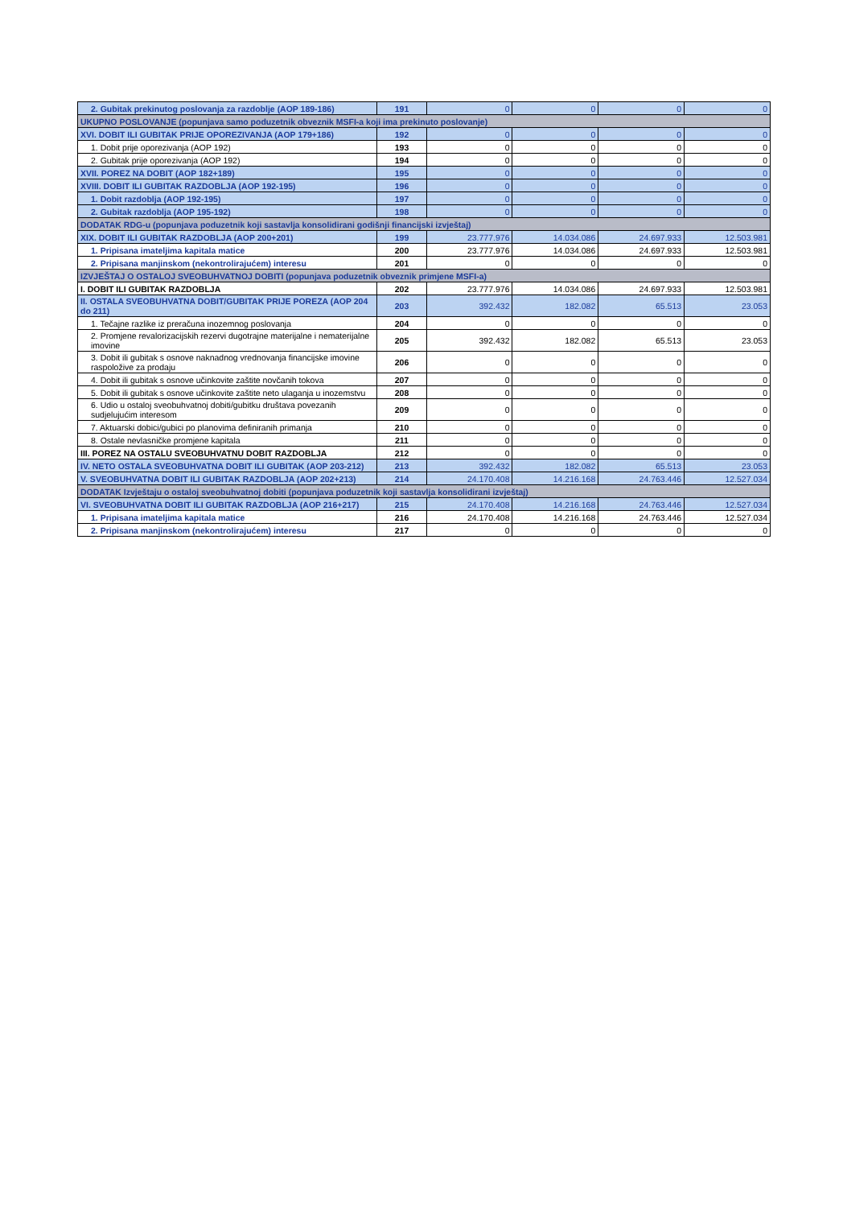| 2. Gubitak prekinutog poslovanja za razdoblje (AOP 189-186) | 191 | 0 | 0 | 0 | 0 |
| UKUPNO POSLOVANJE (popunjava samo poduzetnik obveznik MSFI-a koji ima prekinuto poslovanje) | | | | | |
| XVI. DOBIT ILI GUBITAK PRIJE OPOREZIVANJA (AOP 179+186) | 192 | 0 | 0 | 0 | 0 |
| 1. Dobit prije oporezivanja (AOP 192) | 193 | 0 | 0 | 0 | 0 |
| 2. Gubitak prije oporezivanja (AOP 192) | 194 | 0 | 0 | 0 | 0 |
| XVII. POREZ NA DOBIT (AOP 182+189) | 195 | 0 | 0 | 0 | 0 |
| XVIII. DOBIT ILI GUBITAK RAZDOBLJA (AOP 192-195) | 196 | 0 | 0 | 0 | 0 |
| 1. Dobit razdoblja (AOP 192-195) | 197 | 0 | 0 | 0 | 0 |
| 2. Gubitak razdoblja (AOP 195-192) | 198 | 0 | 0 | 0 | 0 |
| DODATAK RDG-u (popunjava poduzetnik koji sastavlja konsolidirani godišnji financijski izvještaj) | | | | | |
| XIX. DOBIT ILI GUBITAK RAZDOBLJA (AOP 200+201) | 199 | 23.777.976 | 14.034.086 | 24.697.933 | 12.503.981 |
| 1. Pripisana imateljima kapitala matice | 200 | 23.777.976 | 14.034.086 | 24.697.933 | 12.503.981 |
| 2. Pripisana manjinskom (nekontrolirajućem) interesu | 201 | 0 | 0 | 0 | 0 |
| IZVJEŠTAJ O OSTALOJ SVEOBUHVATNOJ DOBITI (popunjava poduzetnik obveznik primjene MSFI-a) | | | | | |
| I. DOBIT ILI GUBITAK RAZDOBLJA | 202 | 23.777.976 | 14.034.086 | 24.697.933 | 12.503.981 |
| II. OSTALA SVEOBUHVATNA DOBIT/GUBITAK PRIJE POREZA (AOP 204 do 211) | 203 | 392.432 | 182.082 | 65.513 | 23.053 |
| 1. Tečajne razlike iz preračuna inozemnog poslovanja | 204 | 0 | 0 | 0 | 0 |
| 2. Promjene revalorizacijskih rezervi dugotrajne materijalne i nematerijalne imovine | 205 | 392.432 | 182.082 | 65.513 | 23.053 |
| 3. Dobit ili gubitak s osnove naknadnog vrednovanja financijske imovine raspoložive za prodaju | 206 | 0 | 0 | 0 | 0 |
| 4. Dobit ili gubitak s osnove učinkovite zaštite novčanih tokova | 207 | 0 | 0 | 0 | 0 |
| 5. Dobit ili gubitak s osnove učinkovite zaštite neto ulaganja u inozemstvu | 208 | 0 | 0 | 0 | 0 |
| 6. Udio u ostaloj sveobuhvatnoj dobiti/gubitku društava povezanih sudjelujućim interesom | 209 | 0 | 0 | 0 | 0 |
| 7. Aktuarski dobici/gubici po planovima definiranih primanja | 210 | 0 | 0 | 0 | 0 |
| 8. Ostale nevlasničke promjene kapitala | 211 | 0 | 0 | 0 | 0 |
| III. POREZ NA OSTALU SVEOBUHVATNU DOBIT RAZDOBLJA | 212 | 0 | 0 | 0 | 0 |
| IV. NETO OSTALA SVEOBUHVATNA DOBIT ILI GUBITAK (AOP 203-212) | 213 | 392.432 | 182.082 | 65.513 | 23.053 |
| V. SVEOBUHVATNA DOBIT ILI GUBITAK RAZDOBLJA (AOP 202+213) | 214 | 24.170.408 | 14.216.168 | 24.763.446 | 12.527.034 |
| DODATAK Izvještaju o ostaloj sveobuhvatnoj dobiti (popunjava poduzetnik koji sastavlja konsolidirani izvještaj) | | | | | |
| VI. SVEOBUHVATNA DOBIT ILI GUBITAK RAZDOBLJA (AOP 216+217) | 215 | 24.170.408 | 14.216.168 | 24.763.446 | 12.527.034 |
| 1. Pripisana imateljima kapitala matice | 216 | 24.170.408 | 14.216.168 | 24.763.446 | 12.527.034 |
| 2. Pripisana manjinskom (nekontrolirajućem) interesu | 217 | 0 | 0 | 0 | 0 |